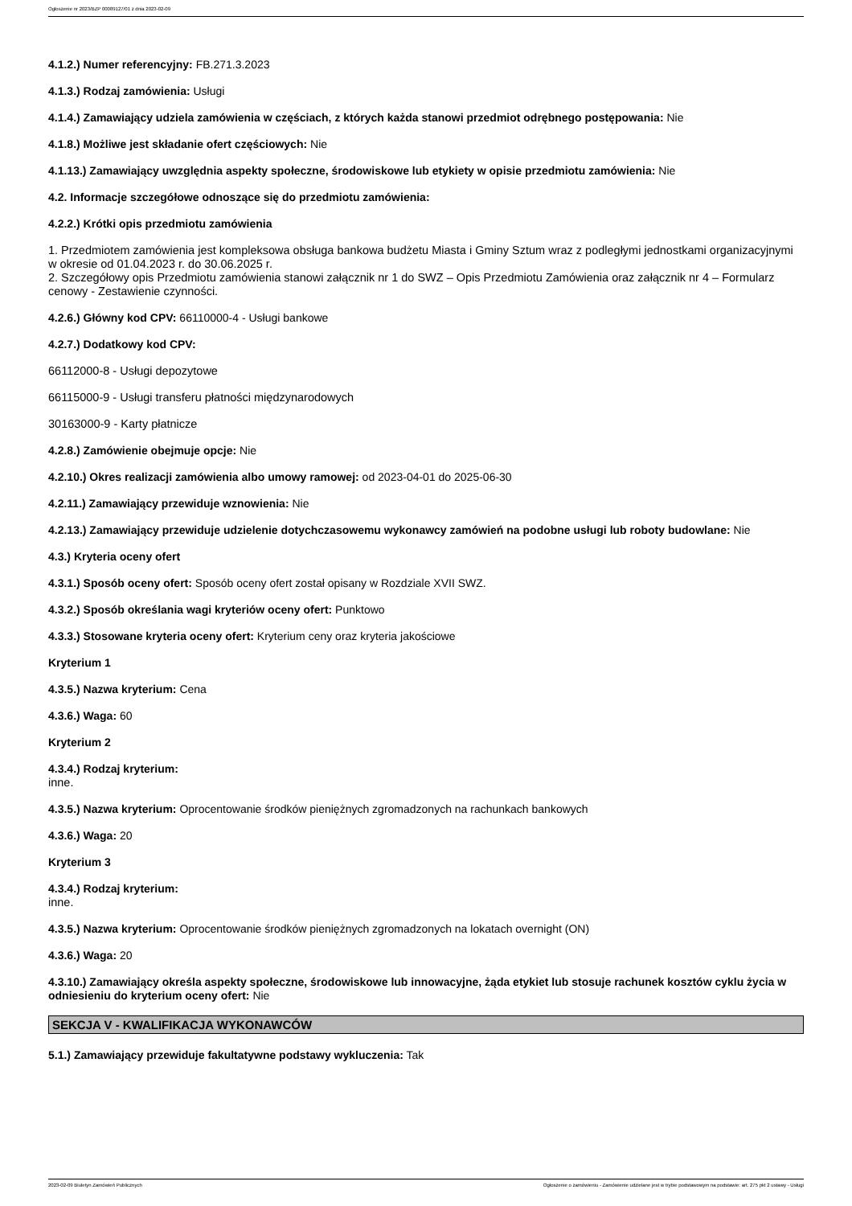Ogłoszenie nr 2023/BZP 00089127/01 z dnia 2023-02-09
4.1.2.) Numer referencyjny: FB.271.3.2023
4.1.3.) Rodzaj zamówienia: Usługi
4.1.4.) Zamawiający udziela zamówienia w częściach, z których każda stanowi przedmiot odrębnego postępowania: Nie
4.1.8.) Możliwe jest składanie ofert częściowych: Nie
4.1.13.) Zamawiający uwzględnia aspekty społeczne, środowiskowe lub etykiety w opisie przedmiotu zamówienia: Nie
4.2. Informacje szczegółowe odnoszące się do przedmiotu zamówienia:
4.2.2.) Krótki opis przedmiotu zamówienia
1. Przedmiotem zamówienia jest kompleksowa obsługa bankowa budżetu Miasta i Gminy Sztum wraz z podległymi jednostkami organizacyjnymi w okresie od 01.04.2023 r. do 30.06.2025 r.
2. Szczegółowy opis Przedmiotu zamówienia stanowi załącznik nr 1 do SWZ – Opis Przedmiotu Zamówienia oraz załącznik nr 4 – Formularz cenowy - Zestawienie czynności.
4.2.6.) Główny kod CPV: 66110000-4 - Usługi bankowe
4.2.7.) Dodatkowy kod CPV:
66112000-8 - Usługi depozytowe
66115000-9 - Usługi transferu płatności międzynarodowych
30163000-9 - Karty płatnicze
4.2.8.) Zamówienie obejmuje opcje: Nie
4.2.10.) Okres realizacji zamówienia albo umowy ramowej: od 2023-04-01 do 2025-06-30
4.2.11.) Zamawiający przewiduje wznowienia: Nie
4.2.13.) Zamawiający przewiduje udzielenie dotychczasowemu wykonawcy zamówień na podobne usługi lub roboty budowlane: Nie
4.3.) Kryteria oceny ofert
4.3.1.) Sposób oceny ofert: Sposób oceny ofert został opisany w Rozdziale XVII SWZ.
4.3.2.) Sposób określania wagi kryteriów oceny ofert: Punktowo
4.3.3.) Stosowane kryteria oceny ofert: Kryterium ceny oraz kryteria jakościowe
Kryterium 1
4.3.5.) Nazwa kryterium: Cena
4.3.6.) Waga: 60
Kryterium 2
4.3.4.) Rodzaj kryterium:
inne.
4.3.5.) Nazwa kryterium: Oprocentowanie środków pieniężnych zgromadzonych na rachunkach bankowych
4.3.6.) Waga: 20
Kryterium 3
4.3.4.) Rodzaj kryterium:
inne.
4.3.5.) Nazwa kryterium: Oprocentowanie środków pieniężnych zgromadzonych na lokatach overnight (ON)
4.3.6.) Waga: 20
4.3.10.) Zamawiający określa aspekty społeczne, środowiskowe lub innowacyjne, żąda etykiet lub stosuje rachunek kosztów cyklu życia w odniesieniu do kryterium oceny ofert: Nie
SEKCJA V - KWALIFIKACJA WYKONAWCÓW
5.1.) Zamawiający przewiduje fakultatywne podstawy wykluczenia: Tak
2023-02-09 Biuletyn Zamówień Publicznych Ogłoszenie o zamówieniu - Zamówienie udzielane jest w trybie podstawowym na podstawie: art. 275 pkt 2 ustawy - Usługi